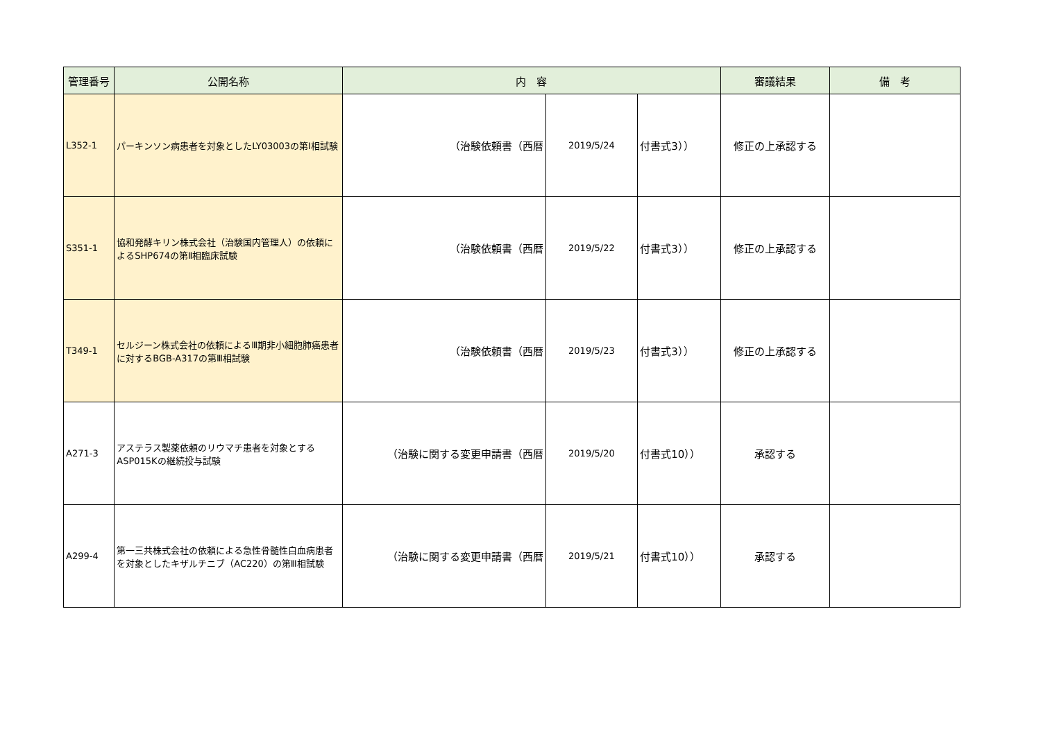| 管理番号 | 公開名称 | 内 容 | | | 審議結果 | 備 考 |
| --- | --- | --- | --- | --- | --- | --- |
| L352-1 | パーキンソン病患者を対象としたLY03003の第Ⅰ相試験 | （治験依頼書（西暦 | 2019/5/24 | 付書式3）） | 修正の上承認する | |
| S351-1 | 協和発酵キリン株式会社（治験国内管理人）の依頼によるSHP674の第Ⅱ相臨床試験 | （治験依頼書（西暦 | 2019/5/22 | 付書式3）） | 修正の上承認する | |
| T349-1 | セルジーン株式会社の依頼によるⅢ期非小細胞肺癌患者に対するBGB-A317の第Ⅲ相試験 | （治験依頼書（西暦 | 2019/5/23 | 付書式3）） | 修正の上承認する | |
| A271-3 | アステラス製薬依頼のリウマチ患者を対象とするASP015Kの継続投与試験 | （治験に関する変更申請書（西暦 | 2019/5/20 | 付書式10）） | 承認する | |
| A299-4 | 第一三共株式会社の依頼による急性骨髄性白血病患者を対象としたキザルチニブ（AC220）の第Ⅲ相試験 | （治験に関する変更申請書（西暦 | 2019/5/21 | 付書式10）） | 承認する | |